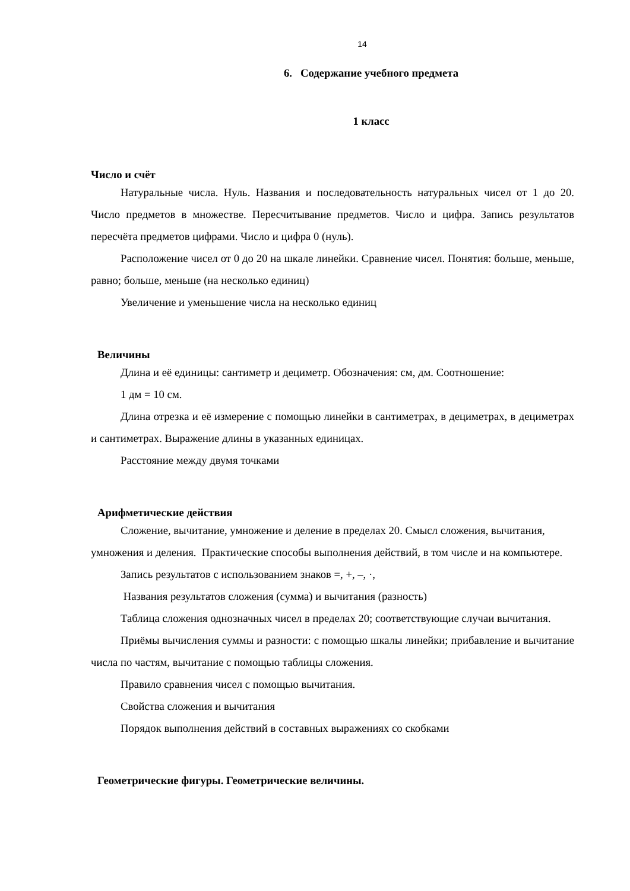14
6. Содержание учебного предмета
1 класс
Число и счёт
Натуральные числа. Нуль. Названия и последовательность натуральных чисел от 1 до 20. Число предметов в множестве. Пересчитывание предметов. Число и цифра. Запись результатов пересчёта предметов цифрами. Число и цифра 0 (нуль).
Расположение чисел от 0 до 20 на шкале линейки. Сравнение чисел. Понятия: больше, меньше, равно; больше, меньше (на несколько единиц)
Увеличение и уменьшение числа на несколько единиц
Величины
Длина и её единицы: сантиметр и дециметр. Обозначения: см, дм. Соотношение:
1 дм = 10 см.
Длина отрезка и её измерение с помощью линейки в сантиметрах, в дециметрах, в дециметрах и сантиметрах. Выражение длины в указанных единицах.
Расстояние между двумя точками
Арифметические действия
Сложение, вычитание, умножение и деление в пределах 20. Смысл сложения, вычитания, умножения и деления. Практические способы выполнения действий, в том числе и на компьютере.
Запись результатов с использованием знаков =, +, –, ·,
Названия результатов сложения (сумма) и вычитания (разность)
Таблица сложения однозначных чисел в пределах 20; соответствующие случаи вычитания.
Приёмы вычисления суммы и разности: с помощью шкалы линейки; прибавление и вычитание числа по частям, вычитание с помощью таблицы сложения.
Правило сравнения чисел с помощью вычитания.
Свойства сложения и вычитания
Порядок выполнения действий в составных выражениях со скобками
Геометрические фигуры. Геометрические величины.